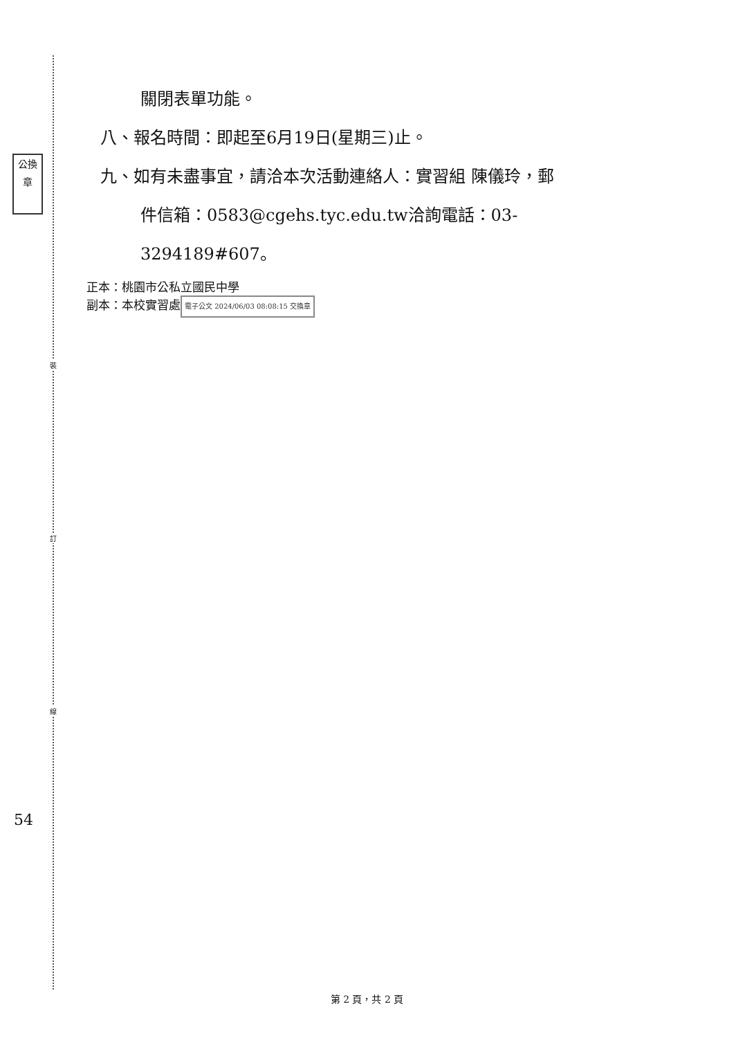公換章
裝
訂
線
54
關閉表單功能。
八、報名時間：即起至6月19日(星期三)止。
九、如有未盡事宜，請洽本次活動連絡人：實習組 陳儀玲，郵
件信箱：0583@cgehs.tyc.edu.tw洽詢電話：03-
3294189#607。
正本：桃園市公私立國民中學
副本：本校實習處 電子公文 2024/06/03 08:08:15 交換章
第 2 頁，共 2 頁